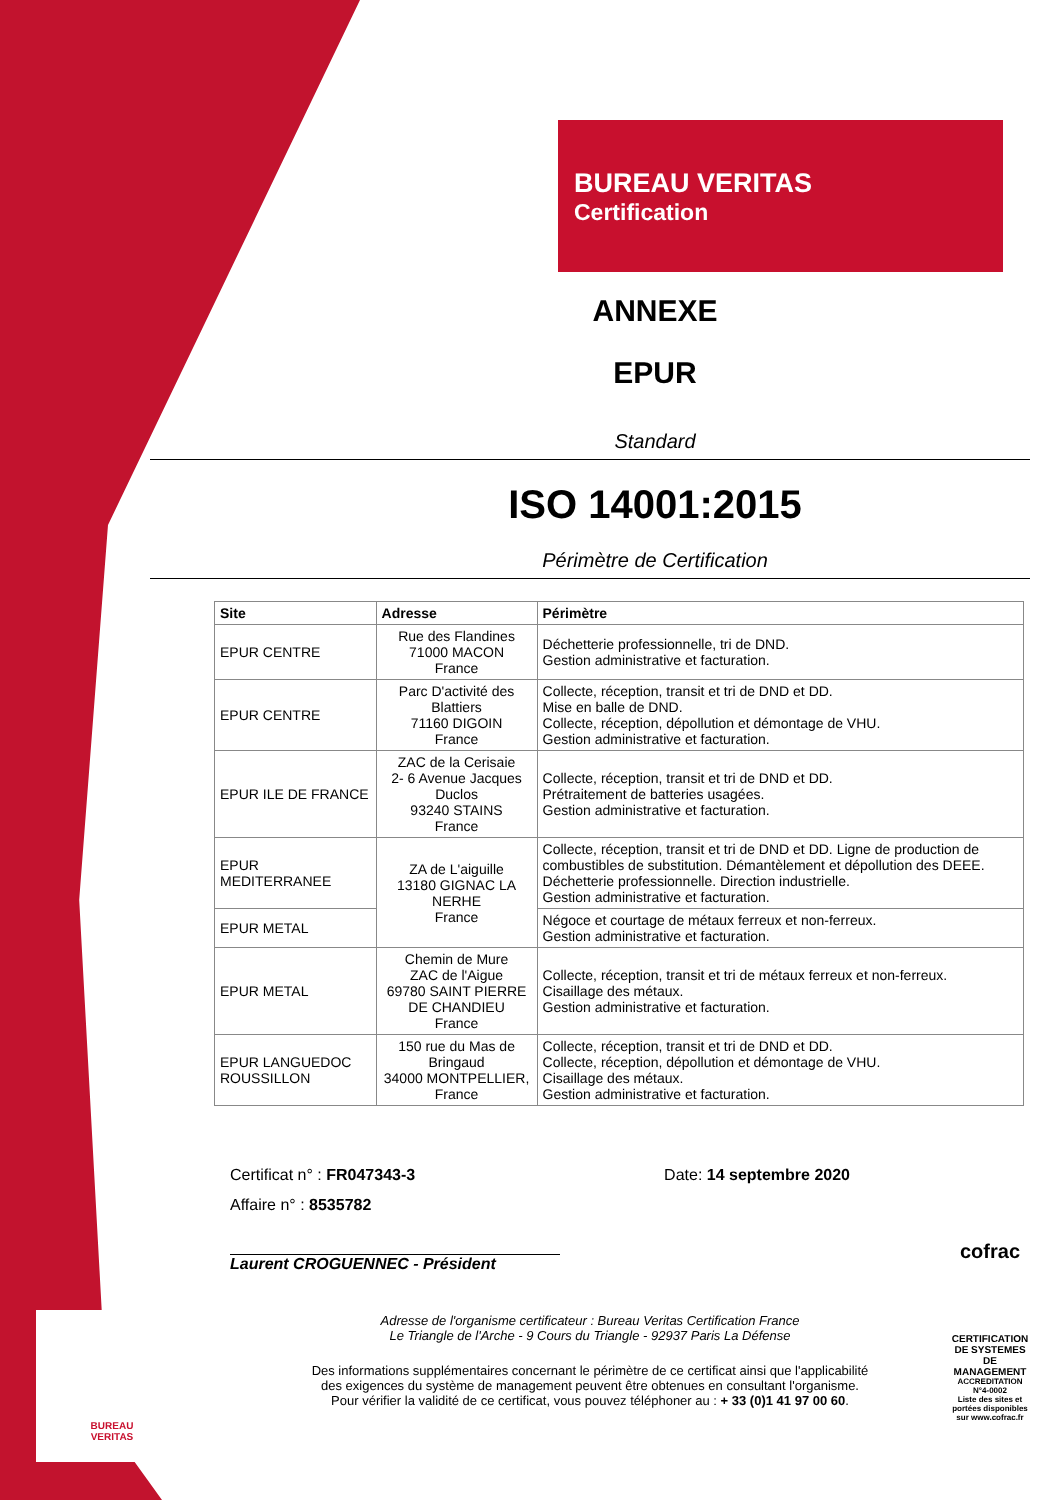BUREAU VERITAS
Certification
ANNEXE
EPUR
Standard
ISO 14001:2015
Périmètre de Certification
| Site | Adresse | Périmètre |
| --- | --- | --- |
| EPUR CENTRE | Rue des Flandines 71000 MACON France | Déchetterie professionnelle, tri de DND. Gestion administrative et facturation. |
| EPUR CENTRE | Parc D'activité des Blattiers 71160 DIGOIN France | Collecte, réception, transit et tri de DND et DD. Mise en balle de DND. Collecte, réception, dépollution et démontage de VHU. Gestion administrative et facturation. |
| EPUR ILE DE FRANCE | ZAC de la Cerisaie 2- 6 Avenue Jacques Duclos 93240 STAINS France | Collecte, réception, transit et tri de DND et DD. Prétraitement de batteries usagées. Gestion administrative et facturation. |
| EPUR MEDITERRANEE | ZA de L'aiguille 13180 GIGNAC LA NERHE France | Collecte, réception, transit et tri de DND et DD. Ligne de production de combustibles de substitution. Démantèlement et dépollution des DEEE. Déchetterie professionnelle. Direction industrielle. Gestion administrative et facturation. |
| EPUR METAL | | Négoce et courtage de métaux ferreux et non-ferreux. Gestion administrative et facturation. |
| EPUR METAL | Chemin de Mure ZAC de l'Aigue 69780 SAINT PIERRE DE CHANDIEU France | Collecte, réception, transit et tri de métaux ferreux et non-ferreux. Cisaillage des métaux. Gestion administrative et facturation. |
| EPUR LANGUEDOC ROUSSILLON | 150 rue du Mas de Bringaud 34000 MONTPELLIER, France | Collecte, réception, transit et tri de DND et DD. Collecte, réception, dépollution et démontage de VHU. Cisaillage des métaux. Gestion administrative et facturation. |
Certificat n° : FR047343-3 Date: 14 septembre 2020
Affaire n° : 8535782
Laurent CROGUENNEC - Président
Adresse de l'organisme certificateur : Bureau Veritas Certification France
Le Triangle de l'Arche - 9 Cours du Triangle - 92937 Paris La Défense
Des informations supplémentaires concernant le périmètre de ce certificat ainsi que l'applicabilité
des exigences du système de management peuvent être obtenues en consultant l'organisme.
Pour vérifier la validité de ce certificat, vous pouvez téléphoner au : + 33 (0)1 41 97 00 60.
BUREAU
VERITAS
cofrac
CERTIFICATION DE SYSTEMES DE MANAGEMENT
ACCREDITATION N°4-0002
Liste des sites et portées disponibles sur www.cofrac.fr